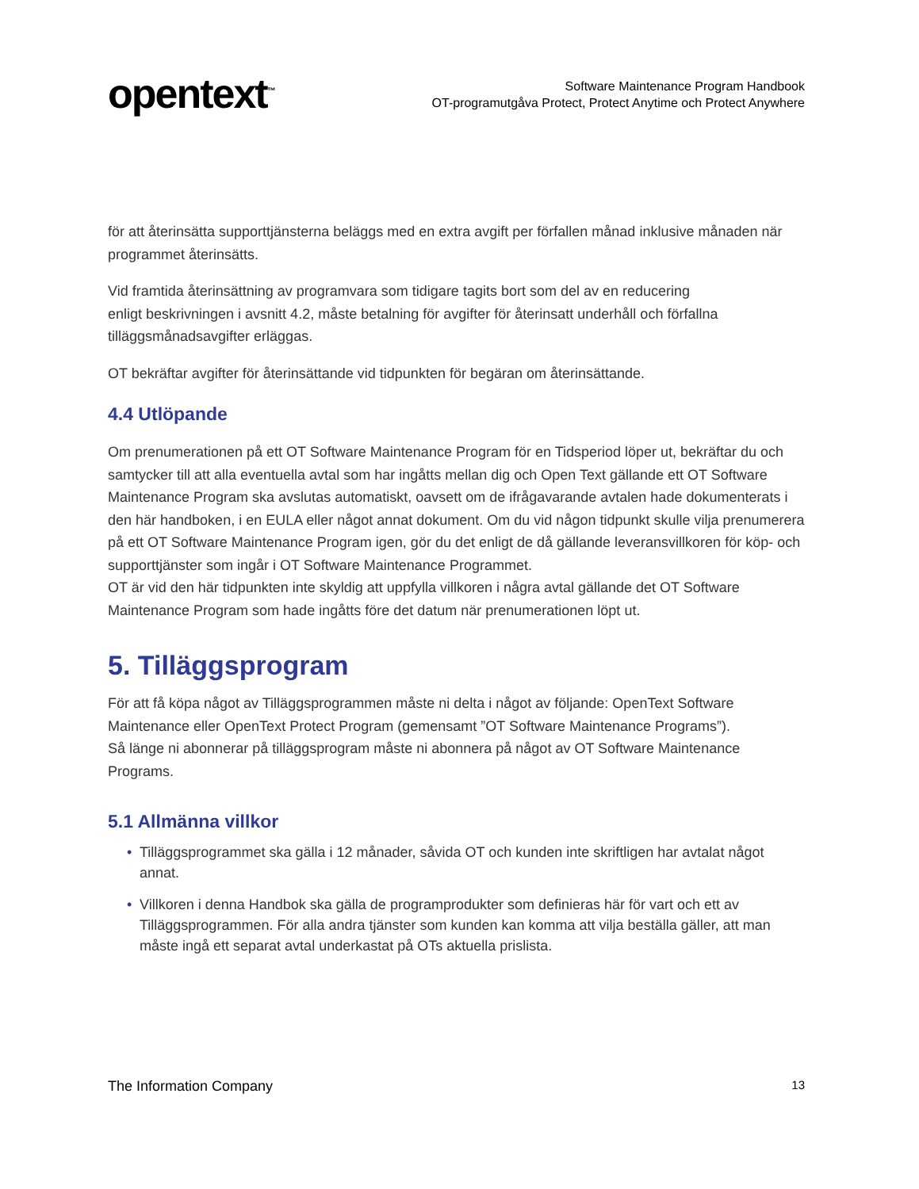opentext<sup>™</sup>
Software Maintenance Program Handbook
OT-programutgåva Protect, Protect Anytime och Protect Anywhere
för att återinsätta supporttjänsterna beläggs med en extra avgift per förfallen månad inklusive månaden när programmet återinsätts.
Vid framtida återinsättning av programvara som tidigare tagits bort som del av en reducering
enligt beskrivningen i avsnitt 4.2, måste betalning för avgifter för återinsatt underhåll och förfallna tilläggsmånadsavgifter erläggas.
OT bekräftar avgifter för återinsättande vid tidpunkten för begäran om återinsättande.
4.4 Utlöpande
Om prenumerationen på ett OT Software Maintenance Program för en Tidsperiod löper ut, bekräftar du och samtycker till att alla eventuella avtal som har ingåtts mellan dig och Open Text gällande ett OT Software Maintenance Program ska avslutas automatiskt, oavsett om de ifrågavarande avtalen hade dokumenterats i den här handboken, i en EULA eller något annat dokument. Om du vid någon tidpunkt skulle vilja prenumerera på ett OT Software Maintenance Program igen, gör du det enligt de då gällande leveransvillkoren för köp- och supporttjänster som ingår i OT Software Maintenance Programmet.
OT är vid den här tidpunkten inte skyldig att uppfylla villkoren i några avtal gällande det OT Software Maintenance Program som hade ingåtts före det datum när prenumerationen löpt ut.
5. Tilläggsprogram
För att få köpa något av Tilläggsprogrammen måste ni delta i något av följande: OpenText Software Maintenance eller OpenText Protect Program (gemensamt ”OT Software Maintenance Programs”).
Så länge ni abonnerar på tilläggsprogram måste ni abonnera på något av OT Software Maintenance Programs.
5.1 Allmänna villkor
• Tilläggsprogrammet ska gälla i 12 månader, såvida OT och kunden inte skriftligen har avtalat något annat.
• Villkoren i denna Handbok ska gälla de programprodukter som definieras här för vart och ett av Tilläggsprogrammen. För alla andra tjänster som kunden kan komma att vilja beställa gäller, att man måste ingå ett separat avtal underkastat på OTs aktuella prislista.
The Information Company 13